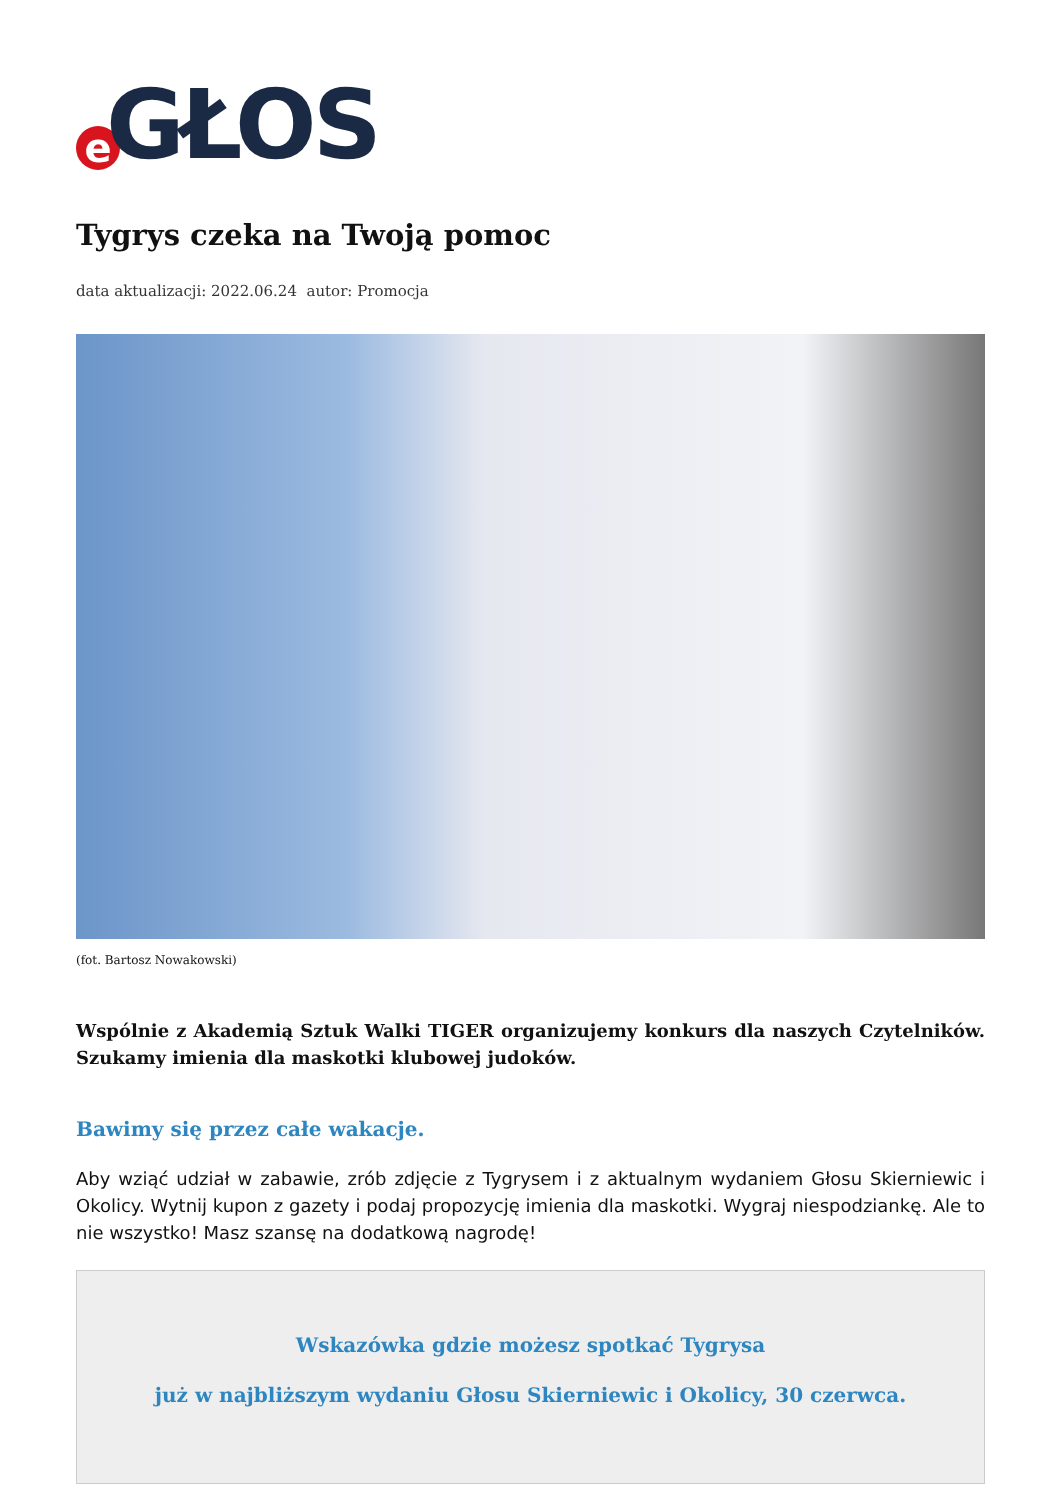e GŁOS
Tygrys czeka na Twoją pomoc
data aktualizacji: 2022.06.24 autor: Promocja
(fot. Bartosz Nowakowski)
Wspólnie z Akademią Sztuk Walki TIGER organizujemy konkurs dla naszych Czytelników. Szukamy imienia dla maskotki klubowej judoków.
Bawimy się przez całe wakacje.
Aby wziąć udział w zabawie, zrób zdjęcie z Tygrysem i z aktualnym wydaniem Głosu Skierniewic i Okolicy. Wytnij kupon z gazety i podaj propozycję imienia dla maskotki. Wygraj niespodziankę. Ale to nie wszystko! Masz szansę na dodatkową nagrodę!
Wskazówka gdzie możesz spotkać Tygrysa
już w najbliższym wydaniu Głosu Skierniewic i Okolicy, 30 czerwca.